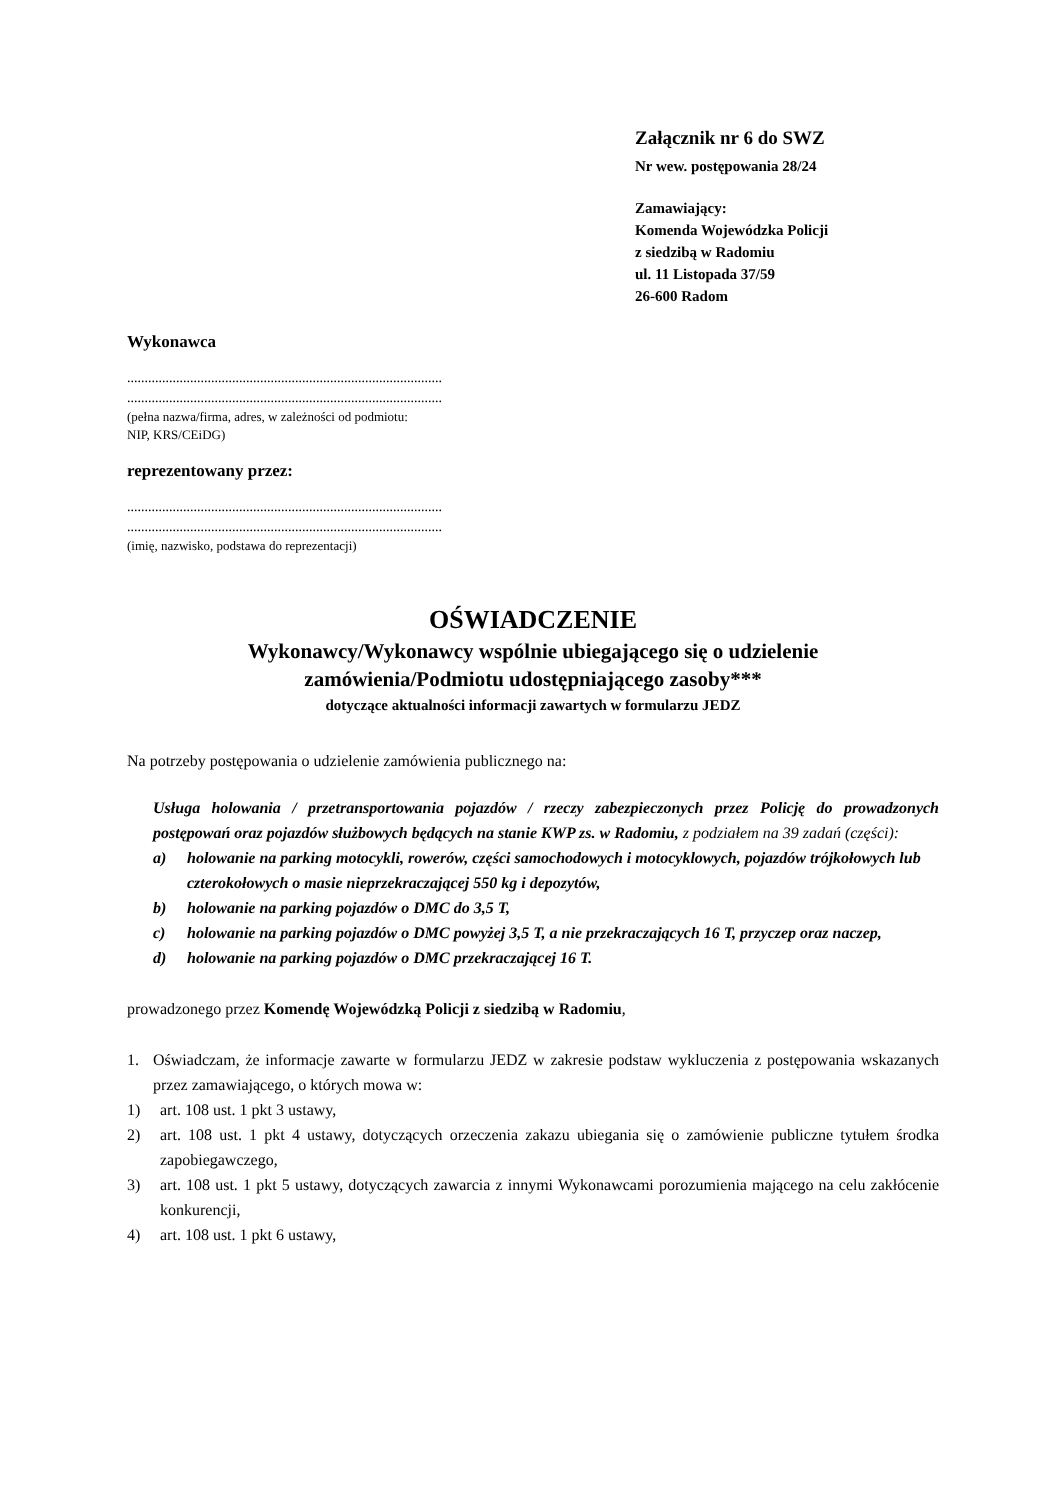Załącznik nr 6 do SWZ
Nr wew. postępowania 28/24
Zamawiający:
Komenda Wojewódzka Policji
z siedzibą w Radomiu
ul. 11 Listopada 37/59
26-600 Radom
Wykonawca
..........................................................................................
..........................................................................................
(pełna nazwa/firma, adres, w zależności od podmiotu:
NIP, KRS/CEiDG)
reprezentowany przez:
..........................................................................................
..........................................................................................
(imię, nazwisko, podstawa do reprezentacji)
OŚWIADCZENIE
Wykonawcy/Wykonawcy wspólnie ubiegającego się o udzielenie
zamówienia/Podmiotu udostępniającego zasoby***
dotyczące aktualności informacji zawartych w formularzu JEDZ
Na potrzeby postępowania o udzielenie zamówienia publicznego na:
Usługa holowania / przetransportowania pojazdów / rzeczy zabezpieczonych przez Policję do prowadzonych postępowań oraz pojazdów służbowych będących na stanie KWP zs. w Radomiu, z podziałem na 39 zadań (części):
a) holowanie na parking motocykli, rowerów, części samochodowych i motocyklowych, pojazdów trójkołowych lub czterokołowych o masie nieprzekraczającej 550 kg i depozytów,
b) holowanie na parking pojazdów o DMC do 3,5 T,
c) holowanie na parking pojazdów o DMC powyżej 3,5 T, a nie przekraczających 16 T, przyczep oraz naczep,
d) holowanie na parking pojazdów o DMC przekraczającej 16 T.
prowadzonego przez Komendę Wojewódzką Policji z siedzibą w Radomiu,
1. Oświadczam, że informacje zawarte w formularzu JEDZ w zakresie podstaw wykluczenia z postępowania wskazanych przez zamawiającego, o których mowa w:
1) art. 108 ust. 1 pkt 3 ustawy,
2) art. 108 ust. 1 pkt 4 ustawy, dotyczących orzeczenia zakazu ubiegania się o zamówienie publiczne tytułem środka zapobiegawczego,
3) art. 108 ust. 1 pkt 5 ustawy, dotyczących zawarcia z innymi Wykonawcami porozumienia mającego na celu zakłócenie konkurencji,
4) art. 108 ust. 1 pkt 6 ustawy,